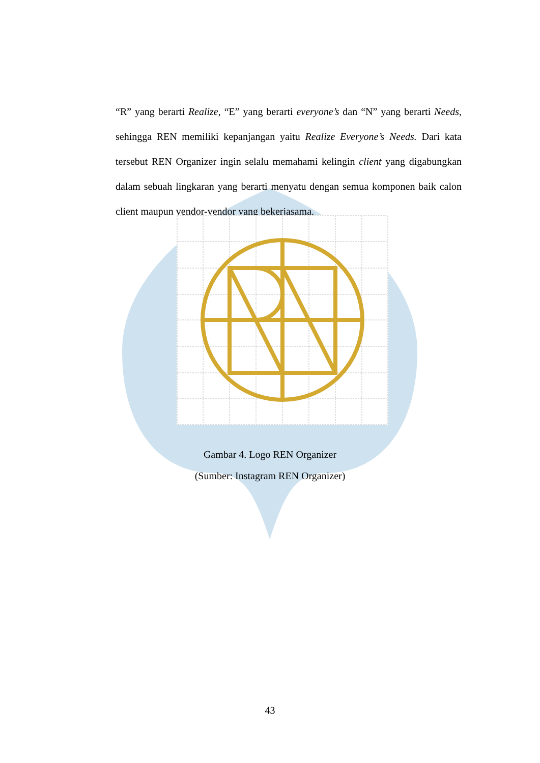“R” yang berarti Realize, “E” yang berarti everyone’s dan “N” yang berarti Needs, sehingga REN memiliki kepanjangan yaitu Realize Everyone’s Needs. Dari kata tersebut REN Organizer ingin selalu memahami kelingin client yang digabungkan dalam sebuah lingkaran yang berarti menyatu dengan semua komponen baik calon client maupun vendor-vendor yang bekerjasama.
Gambar 4. Logo REN Organizer
(Sumber: Instagram REN Organizer)
43